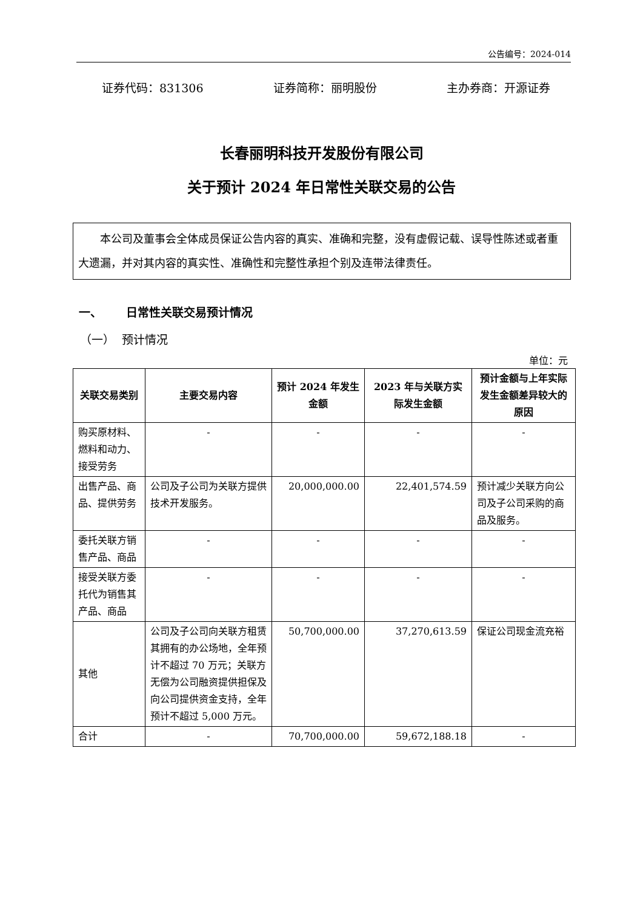公告编号：2024-014
证券代码：831306 证券简称：丽明股份 主办券商：开源证券
长春丽明科技开发股份有限公司
关于预计 2024 年日常性关联交易的公告
本公司及董事会全体成员保证公告内容的真实、准确和完整，没有虚假记载、误导性陈述或者重大遗漏，并对其内容的真实性、准确性和完整性承担个别及连带法律责任。
一、 日常性关联交易预计情况
（一） 预计情况
单位：元
| 关联交易类别 | 主要交易内容 | 预计 2024 年发生金额 | 2023 年与关联方实际发生金额 | 预计金额与上年实际发生金额差异较大的原因 |
| --- | --- | --- | --- | --- |
| 购买原材料、燃料和动力、接受劳务 | - | - | - | - |
| 出售产品、商品、提供劳务 | 公司及子公司为关联方提供技术开发服务。 | 20,000,000.00 | 22,401,574.59 | 预计减少关联方向公司及子公司采购的商品及服务。 |
| 委托关联方销售产品、商品 | - | - | - | - |
| 接受关联方委托代为销售其产品、商品 | - | - | - | - |
| 其他 | 公司及子公司向关联方租赁其拥有的办公场地，全年预计不超过 70 万元；关联方无偿为公司融资提供担保及向公司提供资金支持，全年预计不超过 5,000 万元。 | 50,700,000.00 | 37,270,613.59 | 保证公司现金流充裕 |
| 合计 | - | 70,700,000.00 | 59,672,188.18 | - |